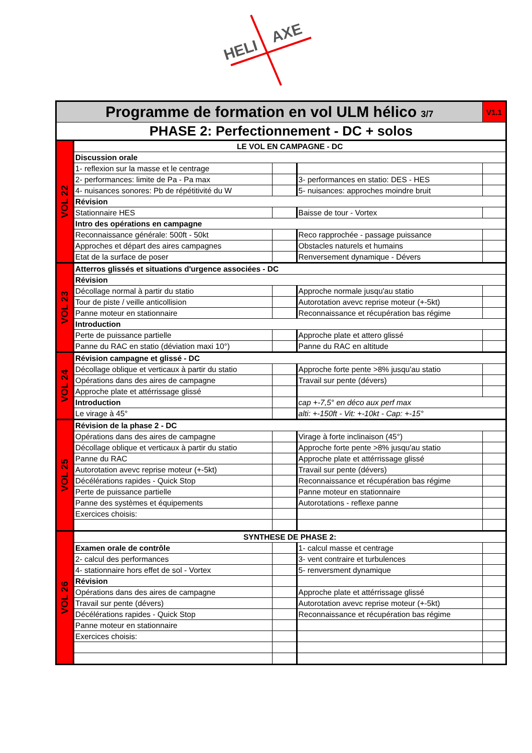HELI
AXE
| Programme de formation en vol ULM hélico 3/7 | | | | V1.1 |
| PHASE 2: Perfectionnement - DC + solos | | | | |
| VOL 22 | LE VOL EN CAMPAGNE - DC | | | |
| | Discussion orale | | | |
| | 1- reflexion sur la masse et le centrage | | | |
| | 2- performances: limite de Pa - Pa max | | 3- performances en statio: DES - HES | |
| | 4- nuisances sonores: Pb de répétitivité du W | | 5- nuisances: approches moindre bruit | |
| | Révision | | | |
| | Stationnaire HES | | Baisse de tour - Vortex | |
| | Intro des opérations en campagne | | | |
| | Reconnaissance générale: 500ft - 50kt | | Reco rapprochée - passage puissance | |
| | Approches et départ des aires campagnes | | Obstacles naturels et humains | |
| | Etat de la surface de poser | | Renversement dynamique - Dévers | |
| VOL 23 | Atterros glissés et situations d'urgence associées - DC | | | |
| | Révision | | | |
| | Décollage normal à partir du statio | | Approche normale jusqu'au statio | |
| | Tour de piste / veille anticollision | | Autorotation avevc reprise moteur (+-5kt) | |
| | Panne moteur en stationnaire | | Reconnaissance et récupération bas régime | |
| | Introduction | | | |
| | Perte de puissance partielle | | Approche plate et attero glissé | |
| | Panne du RAC en statio (déviation maxi 10°) | | Panne du RAC en altitude | |
| VOL 24 | Révision campagne et glissé - DC | | | |
| | Décollage oblique et verticaux à partir du statio | | Approche forte pente >8% jusqu'au statio | |
| | Opérations dans des aires de campagne | | Travail sur pente (dévers) | |
| | Approche plate et attérrissage glissé | | | |
| | Introduction | | cap +-7,5° en déco aux perf max | |
| | Le virage à 45° | | alti: +-150ft - Vit: +-10kt - Cap: +-15° | |
| VOL 25 | Révision de la phase 2 - DC | | | |
| | Opérations dans des aires de campagne | | Virage à forte inclinaison (45°) | |
| | Décollage oblique et verticaux à partir du statio | | Approche forte pente >8% jusqu'au statio | |
| | Panne du RAC | | Approche plate et attérrissage glissé | |
| | Autorotation avevc reprise moteur (+-5kt) | | Travail sur pente (dévers) | |
| | Décélérations rapides - Quick Stop | | Reconnaissance et récupération bas régime | |
| | Perte de puissance partielle | | Panne moteur en stationnaire | |
| | Panne des systèmes et équipements | | Autorotations - reflexe panne | |
| | Exercices choisis: | | | |
| VOL 26 | SYNTHESE DE PHASE 2: | | | |
| | Examen orale de contrôle | | 1- calcul masse et centrage | |
| | 2- calcul des performances | | 3- vent contraire et turbulences | |
| | 4- stationnaire hors effet de sol - Vortex | | 5- renversment dynamique | |
| | Révision | | | |
| | Opérations dans des aires de campagne | | Approche plate et attérrissage glissé | |
| | Travail sur pente (dévers) | | Autorotation avevc reprise moteur (+-5kt) | |
| | Décélérations rapides - Quick Stop | | Reconnaissance et récupération bas régime | |
| | Panne moteur en stationnaire | | | |
| | Exercices choisis: | | | |